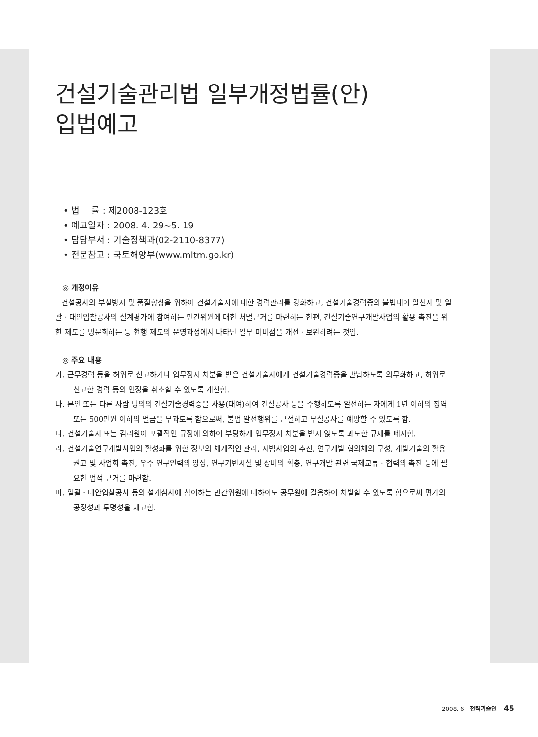건설기술관리법 일부개정법률(안)
입법예고
• 법　 률 : 제2008-123호
• 예고일자 : 2008. 4. 29~5. 19
• 담당부서 : 기술정책과(02-2110-8377)
• 전문참고 : 국토해양부(www.mltm.go.kr)
◎ 개정이유
건설공사의 부실방지 및 품질향상을 위하여 건설기술자에 대한 경력관리를 강화하고, 건설기술경력증의 불법대여 알선자 및 일괄 · 대안입찰공사의 설계평가에 참여하는 민간위원에 대한 처벌근거를 마련하는 한편, 건설기술연구개발사업의 활용 촉진을 위한 제도를 명문화하는 등 현행 제도의 운영과정에서 나타난 일부 미비점을 개선 · 보완하려는 것임.
◎ 주요 내용
가. 근무경력 등을 허위로 신고하거나 업무정지 처분을 받은 건설기술자에게 건설기술경력증을 반납하도록 의무화하고, 허위로 신고한 경력 등의 인정을 취소할 수 있도록 개선함.
나. 본인 또는 다른 사람 명의의 건설기술경력증을 사용(대여)하여 건설공사 등을 수행하도록 알선하는 자에게 1년 이하의 징역 또는 500만원 이하의 벌금을 부과토록 함으로써, 불법 알선행위를 근절하고 부실공사를 예방할 수 있도록 함.
다. 건설기술자 또는 감리원이 포괄적인 규정에 의하여 부당하게 업무정지 처분을 받지 않도록 과도한 규제를 폐지함.
라. 건설기술연구개발사업의 활성화를 위한 정보의 체계적인 관리, 시범사업의 추진, 연구개발 협의체의 구성, 개발기술의 활용 권고 및 사업화 촉진, 우수 연구인력의 양성, 연구기반시설 및 장비의 확충, 연구개발 관련 국제교류 · 협력의 촉진 등에 필요한 법적 근거를 마련함.
마. 일괄 · 대안입찰공사 등의 설계심사에 참여하는 민간위원에 대하여도 공무원에 갈음하여 처벌할 수 있도록 함으로써 평가의 공정성과 투명성을 제고함.
2008. 6 · 전력기술인 _ 45